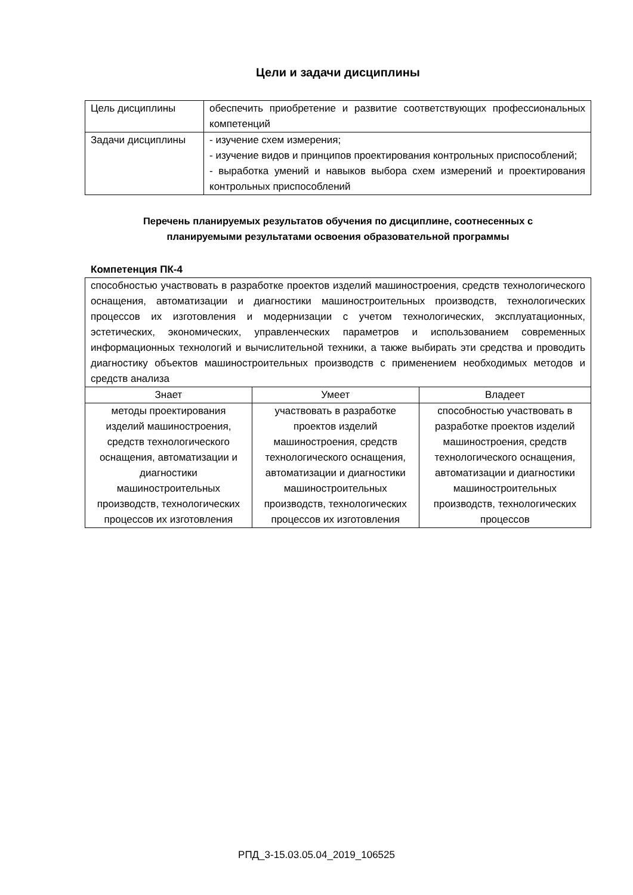Цели и задачи дисциплины
| Цель дисциплины | обеспечить приобретение и развитие соответствующих профессиональных компетенций |
| Задачи дисциплины | - изучение схем измерения; - изучение видов и принципов проектирования контрольных приспособлений; - выработка умений и навыков выбора схем измерений и проектирования контрольных приспособлений |
Перечень планируемых результатов обучения по дисциплине, соотнесенных с
планируемыми результатами освоения образовательной программы
Компетенция ПК-4
| способностью участвовать в разработке проектов изделий машиностроения, средств технологического оснащения, автоматизации и диагностики машиностроительных производств, технологических процессов их изготовления и модернизации с учетом технологических, эксплуатационных, эстетических, экономических, управленческих параметров и использованием современных информационных технологий и вычислительной техники, а также выбирать эти средства и проводить диагностику объектов машиностроительных производств с применением необходимых методов и средств анализа | | |
| Знает | Умеет | Владеет |
| методы проектирования изделий машиностроения, средств технологического оснащения, автоматизации и диагностики машиностроительных производств, технологических процессов их изготовления | участвовать в разработке проектов изделий машиностроения, средств технологического оснащения, автоматизации и диагностики машиностроительных производств, технологических процессов их изготовления | способностью участвовать в разработке проектов изделий машиностроения, средств технологического оснащения, автоматизации и диагностики машиностроительных производств, технологических процессов |
РПД_3-15.03.05.04_2019_106525